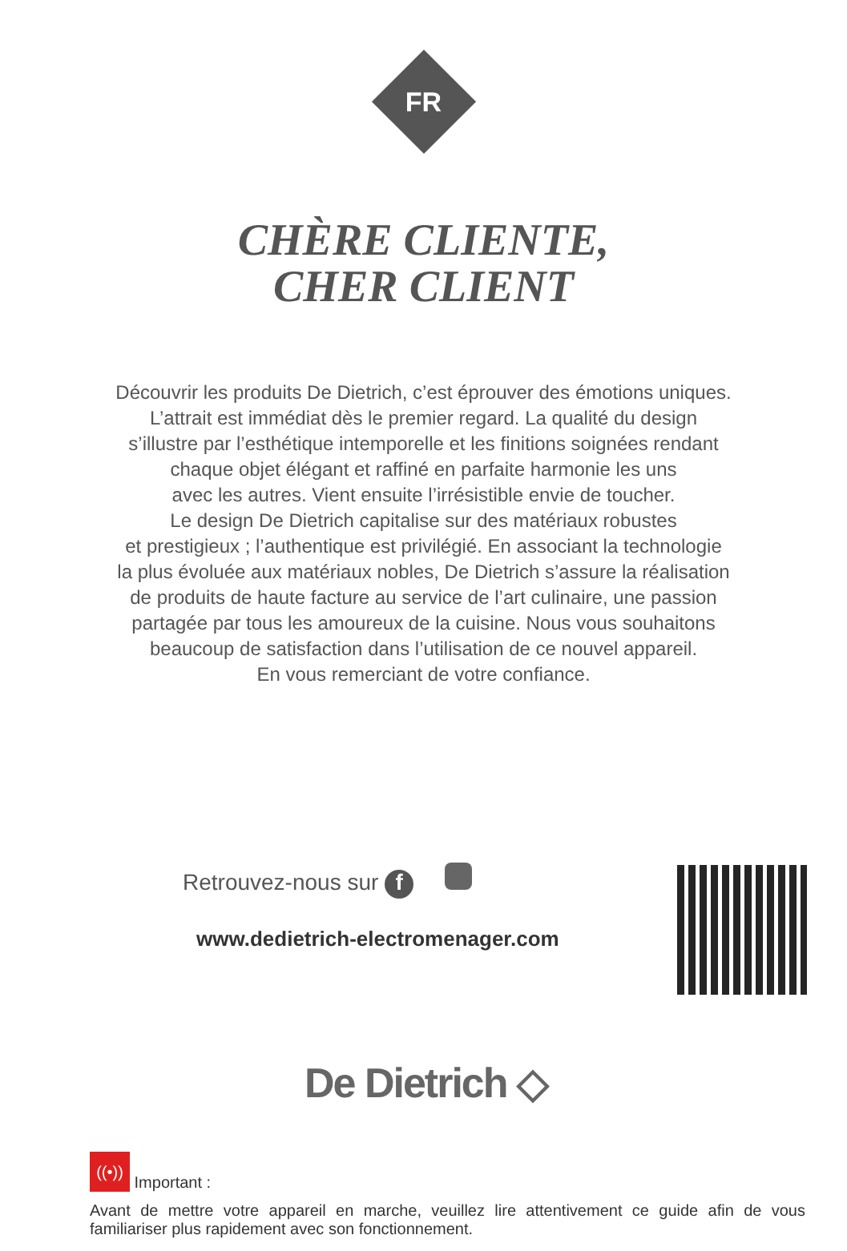FR
CHÈRE CLIENTE,
CHER CLIENT
Découvrir les produits De Dietrich, c’est éprouver des émotions uniques.
L’attrait est immédiat dès le premier regard. La qualité du design
s’illustre par l’esthétique intemporelle et les finitions soignées rendant
chaque objet élégant et raffiné en parfaite harmonie les uns
avec les autres. Vient ensuite l’irrésistible envie de toucher.
Le design De Dietrich capitalise sur des matériaux robustes
et prestigieux ; l’authentique est privilégié. En associant la technologie
la plus évoluée aux matériaux nobles, De Dietrich s’assure la réalisation
de produits de haute facture au service de l’art culinaire, une passion
partagée par tous les amoureux de la cuisine. Nous vous souhaitons
beaucoup de satisfaction dans l’utilisation de ce nouvel appareil.
En vous remerciant de votre confiance.
Retrouvez-nous sur f
www.dedietrich-electromenager.com
De Dietrich ◇
((•)) Important :
Avant de mettre votre appareil en marche, veuillez lire attentivement ce guide afin de vous familiariser plus rapidement avec son fonctionnement.